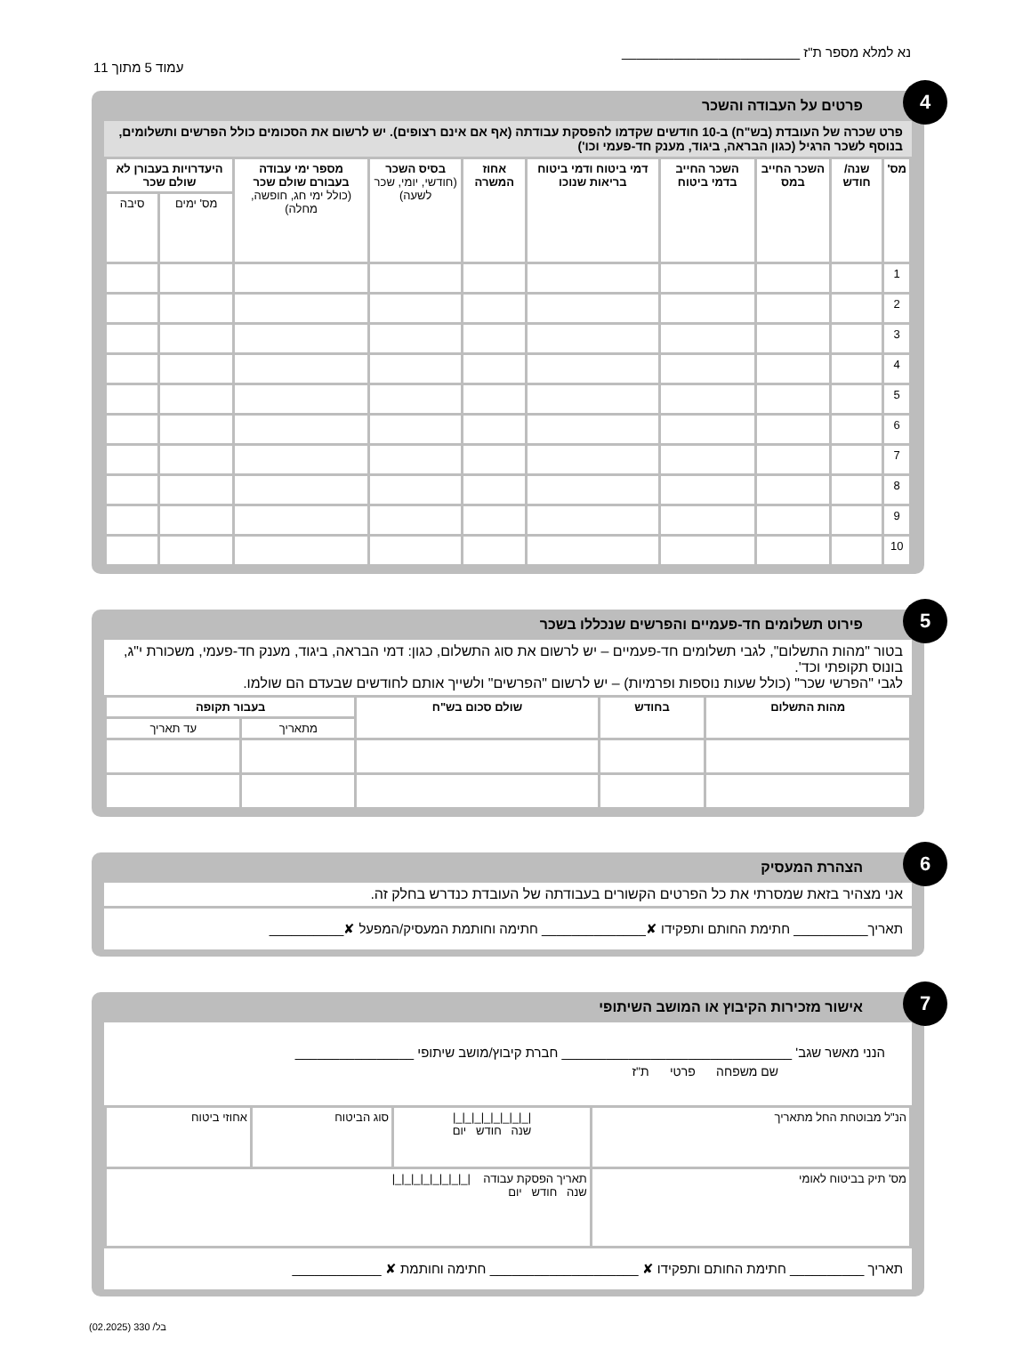נא למלא מספר ת"ז ________________________
עמוד 5 מתוך 11
4
פרטים על העבודה והשכר
פרט שכרה של העובדת (בש"ח) ב-10 חודשים שקדמו להפסקת עבודתה (אף אם אינם רצופים). יש לרשום את הסכומים כולל הפרשים ותשלומים, בנוסף לשכר הרגיל (כגון הבראה, ביגוד, מענק חד-פעמי וכו')
| מס' | שנה/ חודש | השכר החייב במס | השכר החייב בדמי ביטוח | דמי ביטוח ודמי ביטוח בריאות שנוכו | אחוז המשרה | בסיס השכר (חודשי, יומי, שכר לשעה) | מספר ימי עבודה בעבורם שולם שכר (כולל ימי חג, חופשה, מחלה) | היעדרויות בעבורן לא שולם שכר | |
| --- | --- | --- | --- | --- | --- | --- | --- | --- | --- |
| | | | | | | | | מס' ימים | סיבה |
| 1 | | | | | | | | | |
| 2 | | | | | | | | | |
| 3 | | | | | | | | | |
| 4 | | | | | | | | | |
| 5 | | | | | | | | | |
| 6 | | | | | | | | | |
| 7 | | | | | | | | | |
| 8 | | | | | | | | | |
| 9 | | | | | | | | | |
| 10 | | | | | | | | | |
5
פירוט תשלומים חד-פעמיים והפרשים שנכללו בשכר
בטור "מהות התשלום", לגבי תשלומים חד-פעמיים – יש לרשום את סוג התשלום, כגון: דמי הבראה, ביגוד, מענק חד-פעמי, משכורת י"ג, בונוס תקופתי וכד'.
לגבי "הפרשי שכר" (כולל שעות נוספות ופרמיות) – יש לרשום "הפרשים" ולשייך אותם לחודשים שבעדם הם שולמו.
| מהות התשלום | בחודש | שולם סכום בש"ח | בעבור תקופה | |
| --- | --- | --- | --- | --- |
| | | | מתאריך | עד תאריך |
6
הצהרת המעסיק
אני מצהיר בזאת שמסרתי את כל הפרטים הקשורים בעבודתה של העובדת כנדרש בחלק זה.
תאריך__________ חתימת החותם ותפקידו ✘______________ חתימה וחותמת המעסיק/המפעל ✘__________
7
אישור מזכירות הקיבוץ או המושב השיתופי
הנני מאשר שגב' _______________________________ חברת קיבוץ/מושב שיתופי ________________
שם משפחה פרטי ת"ז
| הנ"ל מבוטחת החל מתאריך | /_/_/_/_/_/_/_/_/ שנה חודש יום | סוג הביטוח | אחוזי ביטוח |
| מס' תיק בביטוח לאומי | תאריך הפסקת עבודה /_/_/_/_/_/_/_/_/ שנה חודש יום | | |
תאריך __________ חתימת החותם ותפקידו ✘ ____________________ חתימה וחותמת ✘ ____________
בל/ 330 (02.2025)